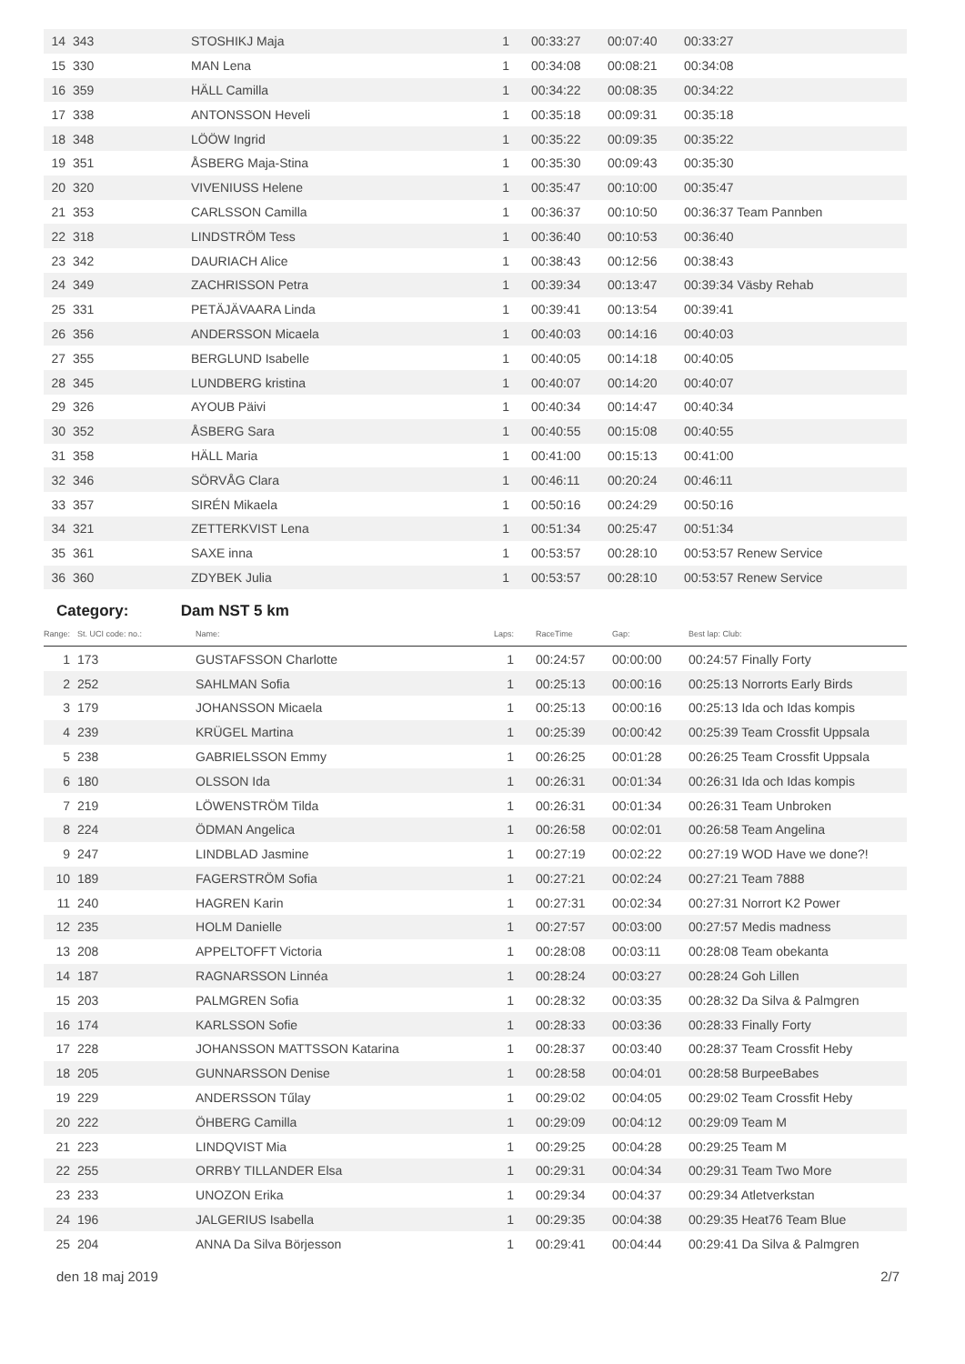| 14 | 343 | STOSHIKJ Maja | 1 | 00:33:27 | 00:07:40 | 00:33:27 |
| 15 | 330 | MAN Lena | 1 | 00:34:08 | 00:08:21 | 00:34:08 |
| 16 | 359 | HÄLL Camilla | 1 | 00:34:22 | 00:08:35 | 00:34:22 |
| 17 | 338 | ANTONSSON Heveli | 1 | 00:35:18 | 00:09:31 | 00:35:18 |
| 18 | 348 | LÖÖW Ingrid | 1 | 00:35:22 | 00:09:35 | 00:35:22 |
| 19 | 351 | ÅSBERG Maja-Stina | 1 | 00:35:30 | 00:09:43 | 00:35:30 |
| 20 | 320 | VIVENIUSS Helene | 1 | 00:35:47 | 00:10:00 | 00:35:47 |
| 21 | 353 | CARLSSON Camilla | 1 | 00:36:37 | 00:10:50 | 00:36:37 Team Pannben |
| 22 | 318 | LINDSTRÖM Tess | 1 | 00:36:40 | 00:10:53 | 00:36:40 |
| 23 | 342 | DAURIACH Alice | 1 | 00:38:43 | 00:12:56 | 00:38:43 |
| 24 | 349 | ZACHRISSON Petra | 1 | 00:39:34 | 00:13:47 | 00:39:34 Väsby Rehab |
| 25 | 331 | PETÄJÄVAARA Linda | 1 | 00:39:41 | 00:13:54 | 00:39:41 |
| 26 | 356 | ANDERSSON Micaela | 1 | 00:40:03 | 00:14:16 | 00:40:03 |
| 27 | 355 | BERGLUND Isabelle | 1 | 00:40:05 | 00:14:18 | 00:40:05 |
| 28 | 345 | LUNDBERG kristina | 1 | 00:40:07 | 00:14:20 | 00:40:07 |
| 29 | 326 | AYOUB Päivi | 1 | 00:40:34 | 00:14:47 | 00:40:34 |
| 30 | 352 | ÅSBERG Sara | 1 | 00:40:55 | 00:15:08 | 00:40:55 |
| 31 | 358 | HÄLL Maria | 1 | 00:41:00 | 00:15:13 | 00:41:00 |
| 32 | 346 | SÖRVÅG Clara | 1 | 00:46:11 | 00:20:24 | 00:46:11 |
| 33 | 357 | SIRÉN Mikaela | 1 | 00:50:16 | 00:24:29 | 00:50:16 |
| 34 | 321 | ZETTERKVIST Lena | 1 | 00:51:34 | 00:25:47 | 00:51:34 |
| 35 | 361 | SAXE inna | 1 | 00:53:57 | 00:28:10 | 00:53:57 Renew Service |
| 36 | 360 | ZDYBEK Julia | 1 | 00:53:57 | 00:28:10 | 00:53:57 Renew Service |
Category: Dam NST 5 km
| Range: | St. UCI code: no.: | Name: | Laps: | RaceTime | Gap: | Best lap: Club: |
| --- | --- | --- | --- | --- | --- | --- |
| 1 | 173 | GUSTAFSSON Charlotte | 1 | 00:24:57 | 00:00:00 | 00:24:57 Finally Forty |
| 2 | 252 | SAHLMAN Sofia | 1 | 00:25:13 | 00:00:16 | 00:25:13 Norrorts Early Birds |
| 3 | 179 | JOHANSSON Micaela | 1 | 00:25:13 | 00:00:16 | 00:25:13 Ida och Idas kompis |
| 4 | 239 | KRÜGEL Martina | 1 | 00:25:39 | 00:00:42 | 00:25:39 Team Crossfit Uppsala |
| 5 | 238 | GABRIELSSON Emmy | 1 | 00:26:25 | 00:01:28 | 00:26:25 Team Crossfit Uppsala |
| 6 | 180 | OLSSON Ida | 1 | 00:26:31 | 00:01:34 | 00:26:31 Ida och Idas kompis |
| 7 | 219 | LÖWENSTRÖM Tilda | 1 | 00:26:31 | 00:01:34 | 00:26:31 Team Unbroken |
| 8 | 224 | ÖDMAN Angelica | 1 | 00:26:58 | 00:02:01 | 00:26:58 Team Angelina |
| 9 | 247 | LINDBLAD Jasmine | 1 | 00:27:19 | 00:02:22 | 00:27:19 WOD Have we done?! |
| 10 | 189 | FAGERSTRÖM Sofia | 1 | 00:27:21 | 00:02:24 | 00:27:21 Team 7888 |
| 11 | 240 | HAGREN Karin | 1 | 00:27:31 | 00:02:34 | 00:27:31 Norrort K2 Power |
| 12 | 235 | HOLM Danielle | 1 | 00:27:57 | 00:03:00 | 00:27:57 Medis madness |
| 13 | 208 | APPELTOFFT Victoria | 1 | 00:28:08 | 00:03:11 | 00:28:08 Team obekanta |
| 14 | 187 | RAGNARSSON Linnéa | 1 | 00:28:24 | 00:03:27 | 00:28:24 Goh Lillen |
| 15 | 203 | PALMGREN Sofia | 1 | 00:28:32 | 00:03:35 | 00:28:32 Da Silva & Palmgren |
| 16 | 174 | KARLSSON Sofie | 1 | 00:28:33 | 00:03:36 | 00:28:33 Finally Forty |
| 17 | 228 | JOHANSSON MATTSSON Katarina | 1 | 00:28:37 | 00:03:40 | 00:28:37 Team Crossfit Heby |
| 18 | 205 | GUNNARSSON Denise | 1 | 00:28:58 | 00:04:01 | 00:28:58 BurpeeBabes |
| 19 | 229 | ANDERSSON Tűlay | 1 | 00:29:02 | 00:04:05 | 00:29:02 Team Crossfit Heby |
| 20 | 222 | ÖHBERG Camilla | 1 | 00:29:09 | 00:04:12 | 00:29:09 Team M |
| 21 | 223 | LINDQVIST Mia | 1 | 00:29:25 | 00:04:28 | 00:29:25 Team M |
| 22 | 255 | ORRBY TILLANDER Elsa | 1 | 00:29:31 | 00:04:34 | 00:29:31 Team Two More |
| 23 | 233 | UNOZON Erika | 1 | 00:29:34 | 00:04:37 | 00:29:34 Atletverkstan |
| 24 | 196 | JALGERIUS Isabella | 1 | 00:29:35 | 00:04:38 | 00:29:35 Heat76 Team Blue |
| 25 | 204 | ANNA Da Silva Börjesson | 1 | 00:29:41 | 00:04:44 | 00:29:41 Da Silva & Palmgren |
den 18 maj 2019 2/7